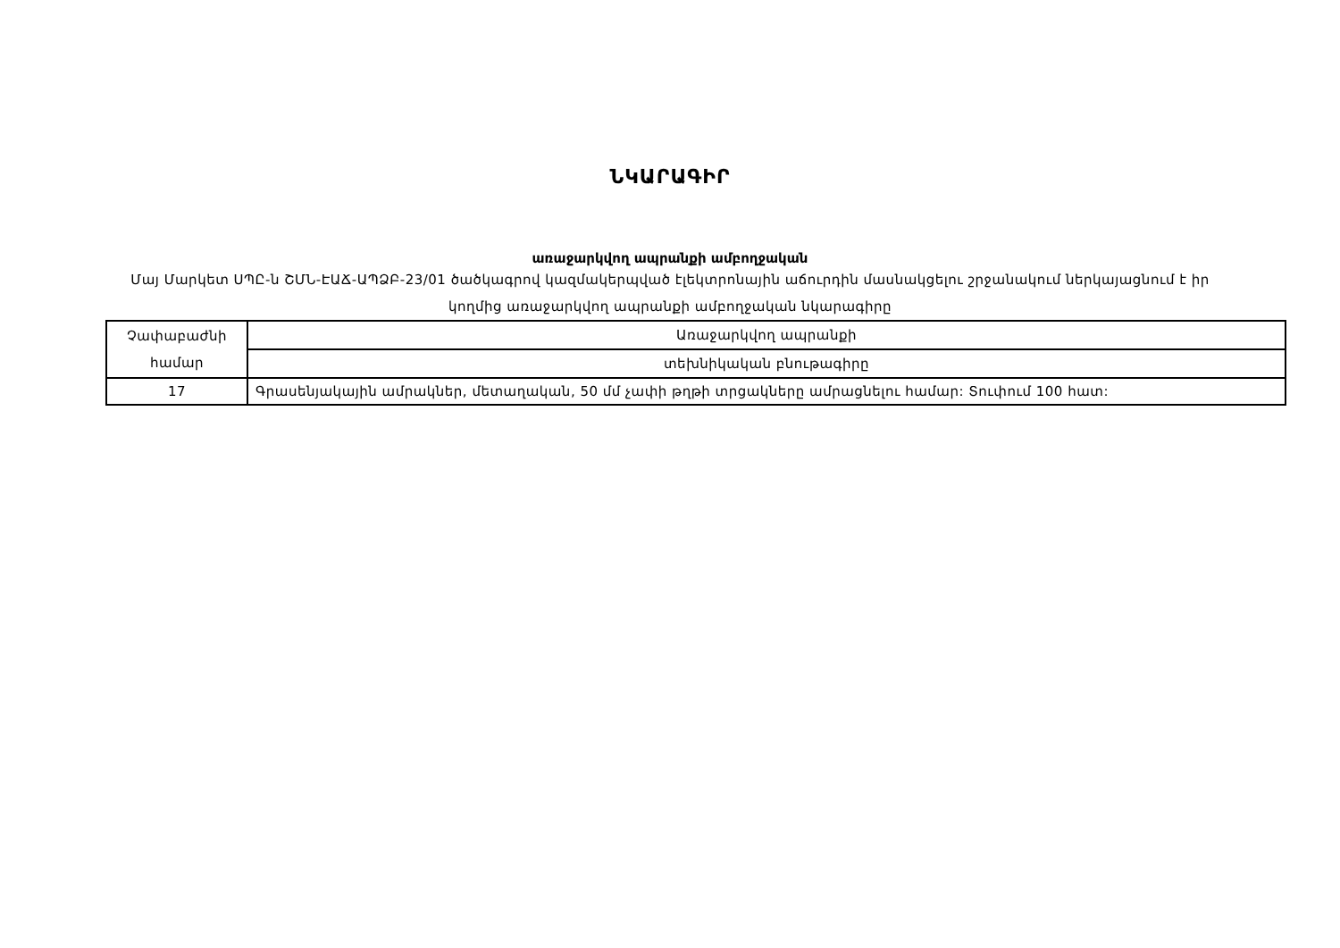ՆԿԱՐԱԳԻՐ
առաջարկվող ապրանքի ամբողջական
Մայ Մարկետ ՍՊԸ-ն ՇՄՆ-ԷԱՃ-ԱՊՁԲ-23/01 ծածկագրով կազմակերպված էլեկտրոնային աճուրդին մասնակցելու շրջանակում ներկայացնում է իր կողմից առաջարկվող ապրանքի ամբողջական նկարագիրը
| Չափաբաժնի համար | Առաջարկվող ապրանքի |
| | տեխնիկական բնութագիրը |
| 17 | Գրասենյակային ամրակներ, մետաղական, 50 մմ չափի թղթի տրցակները ամրացնելու համար: Տուփում 100 հատ: |